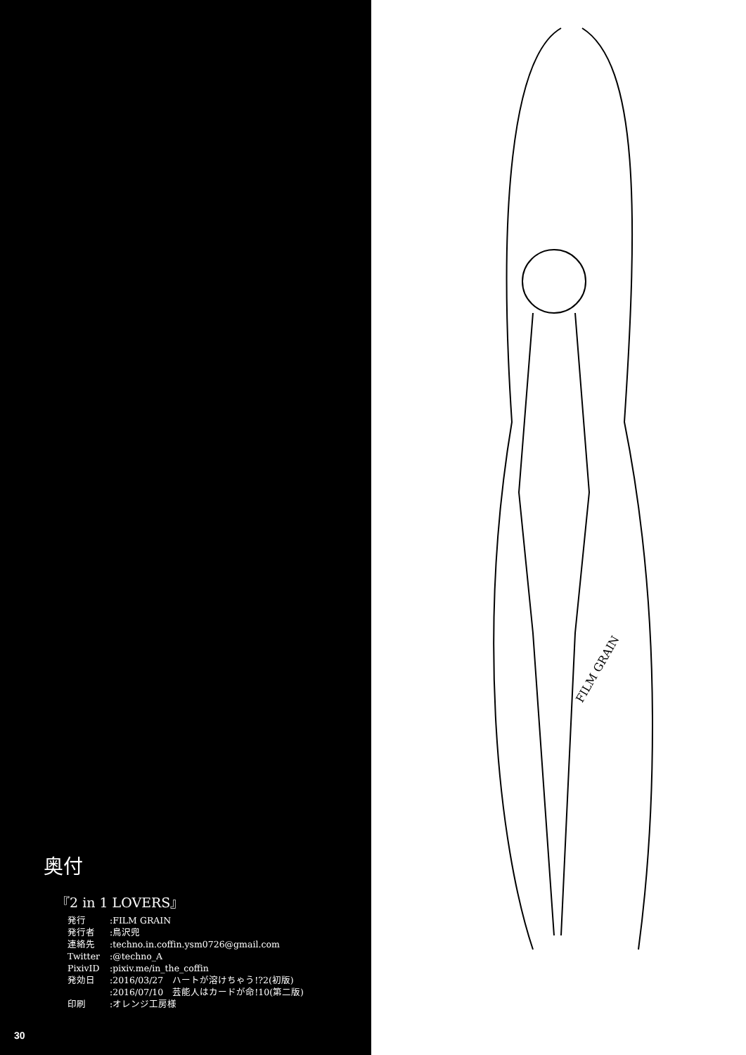奥付
『2 in 1 LOVERS』
発行:FILM GRAIN
発行者:鳥沢兜
連絡先:techno.in.coffin.ysm0726@gmail.com
Twitter:@techno_A
PixivID:pixiv.me/in_the_coffin
発効日:2016/03/27　ハートが溶けちゃう!?2(初版)
:2016/07/10　芸能人はカードが命!10(第二版)
印刷:オレンジ工房様
30
FILM GRAIN